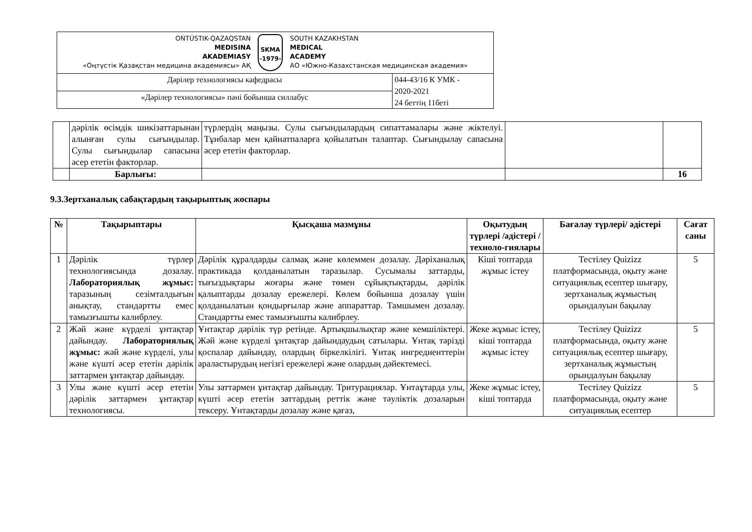| OŃTÚSTIK-QAZAQSTAN MEDISINA AKADEMIASY «Оңтүстік Қазақстан медицина академиясы» АҚ SKMA -1979- SOUTH KAZAKHSTAN MEDICAL ACADEMY АО «Южно-Казахстанская медицинская академия» | |
| Дәрілер технологиясы кафедрасы | 044-43/16 К УМК - 2020-2021 24 беттің 11беті |
| «Дәрілер технологиясы» пәні бойынша силлабус | |
| | дәрілік өсімдік шикізаттарынан алынған сулы сығындылар. Сулы сығындылар сапасына әсер ететін факторлар. | түрлердің маңызы. Сулы сығындылардың сипаттамалары және жіктелуі. Тұнбалар мен қайнатпаларға қойылатын талаптар. Сығындылау сапасына әсер ететін факторлар. | | |
| | Барлығы: | | | 16 |
9.3.Зертханалық сабақтардың тақырыптық жоспары
| № | Тақырыптары | Қысқаша мазмұны | Оқытудың түрлері /әдістері /техноло-гиялары | Бағалау түрлері/ әдістері | Сағат саны |
| --- | --- | --- | --- | --- | --- |
| 1 | Дәрілік түрлер технологиясында дозалау. Лабораториялық жұмыс: таразының сезімталдығын анықтау, стандартты емес тамызғышты калибрлеу. | Дәрілік құралдарды салмақ және көлеммен дозалау. Дәріханалық практикада қолданылатын таразылар. Сусымалы заттарды, тығыздықтары жоғары және төмен сұйықтықтарды, дәрілік қалыптарды дозалау ережелері. Көлем бойынша дозалау үшін қолданылатын қондырғылар және аппараттар. Тамшымен дозалау. Стандартты емес тамызғышты калибрлеу. | Кіші топтарда жұмыс істеу | Тестілеу Quizizz платформасында, оқыту және ситуациялық есептер шығару, зертханалық жұмыстың орындалуын бақылау | 5 |
| 2 | Жәй және күрделі ұнтақтар дайындау. Лабораториялық жұмыс: жәй және күрделі, улы және күшті әсер ететін дәрілік заттармен ұнтақтар дайындау. | Ұнтақтар дәрілік түр ретінде. Артықшылықтар және кемшіліктері. Жәй және күрделі ұнтақтар дайындаудың сатылары. Ұнтақ тәрізді қоспалар дайындау, олардың біркелкілігі. Ұнтақ ингредиенттерін араластырудың негізгі ережелері және олардың дәйектемесі. | Жеке жұмыс істеу, кіші топтарда жұмыс істеу | Тестілеу Quizizz платформасында, оқыту және ситуациялық есептер шығару, зертханалық жұмыстың орындалуын бақылау | 5 |
| 3 | Улы және күшті әсер ететін дәрілік заттармен ұнтақтар технологиясы. | Улы заттармен ұнтақтар дайындау. Тритурациялар. Ұнтаұтарда улы, күшті әсер ететін заттардың реттік және тәуліктік дозаларын тексеру. Ұнтақтарды дозалау және қағаз, | Жеке жұмыс істеу, кіші топтарда | Тестілеу Quizizz платформасында, оқыту және ситуациялық есептер | 5 |